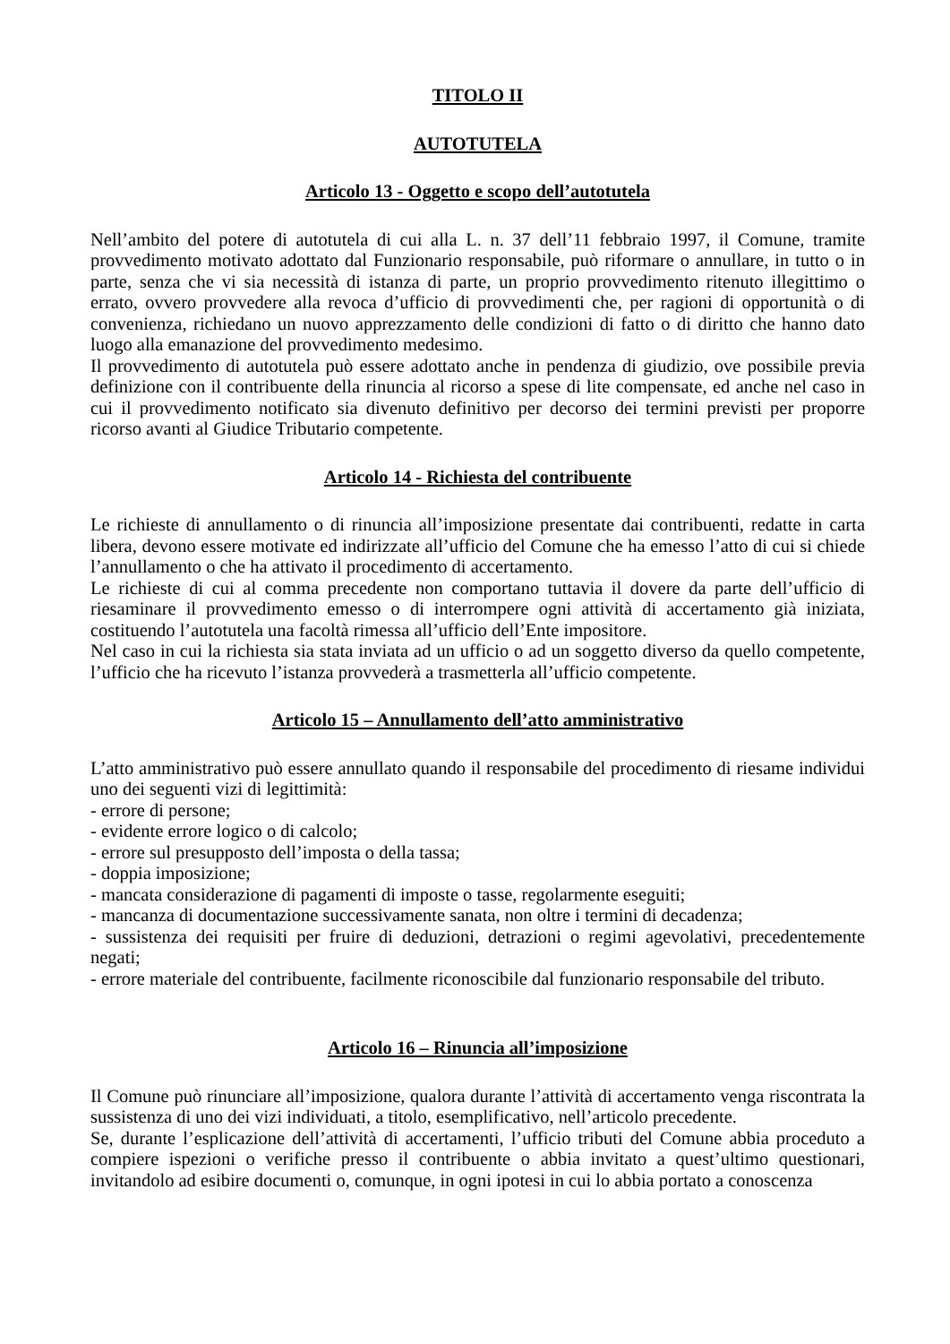TITOLO II
AUTOTUTELA
Articolo 13 - Oggetto e scopo dell’autotutela
Nell’ambito del potere di autotutela di cui alla L. n. 37 dell’11 febbraio 1997, il Comune, tramite provvedimento motivato adottato dal Funzionario responsabile, può riformare o annullare, in tutto o in parte, senza che vi sia necessità di istanza di parte, un proprio provvedimento ritenuto illegittimo o errato, ovvero provvedere alla revoca d’ufficio di provvedimenti che, per ragioni di opportunità o di convenienza, richiedano un nuovo apprezzamento delle condizioni di fatto o di diritto che hanno dato luogo alla emanazione del provvedimento medesimo.
Il provvedimento di autotutela può essere adottato anche in pendenza di giudizio, ove possibile previa definizione con il contribuente della rinuncia al ricorso a spese di lite compensate, ed anche nel caso in cui il provvedimento notificato sia divenuto definitivo per decorso dei termini previsti per proporre ricorso avanti al Giudice Tributario competente.
Articolo 14 - Richiesta del contribuente
Le richieste di annullamento o di rinuncia all’imposizione presentate dai contribuenti, redatte in carta libera, devono essere motivate ed indirizzate all’ufficio del Comune che ha emesso l’atto di cui si chiede l’annullamento o che ha attivato il procedimento di accertamento.
Le richieste di cui al comma precedente non comportano tuttavia il dovere da parte dell’ufficio di riesaminare il provvedimento emesso o di interrompere ogni attività di accertamento già iniziata, costituendo l’autotutela una facoltà rimessa all’ufficio dell’Ente impositore.
Nel caso in cui la richiesta sia stata inviata ad un ufficio o ad un soggetto diverso da quello competente, l’ufficio che ha ricevuto l’istanza provvederà a trasmetterla all’ufficio competente.
Articolo 15 – Annullamento dell’atto amministrativo
L’atto amministrativo può essere annullato quando il responsabile del procedimento di riesame individui uno dei seguenti vizi di legittimità:
- errore di persone;
- evidente errore logico o di calcolo;
- errore sul presupposto dell’imposta o della tassa;
- doppia imposizione;
- mancata considerazione di pagamenti di imposte o tasse, regolarmente eseguiti;
- mancanza di documentazione successivamente sanata, non oltre i termini di decadenza;
- sussistenza dei requisiti per fruire di deduzioni, detrazioni o regimi agevolativi, precedentemente negati;
- errore materiale del contribuente, facilmente riconoscibile dal funzionario responsabile del tributo.
Articolo 16 – Rinuncia all’imposizione
Il Comune può rinunciare all’imposizione, qualora durante l’attività di accertamento venga riscontrata la sussistenza di uno dei vizi individuati, a titolo, esemplificativo, nell’articolo precedente.
Se, durante l’esplicazione dell’attività di accertamenti, l’ufficio tributi del Comune abbia proceduto a compiere ispezioni o verifiche presso il contribuente o abbia invitato a quest’ultimo questionari, invitandolo ad esibire documenti o, comunque, in ogni ipotesi in cui lo abbia portato a conoscenza